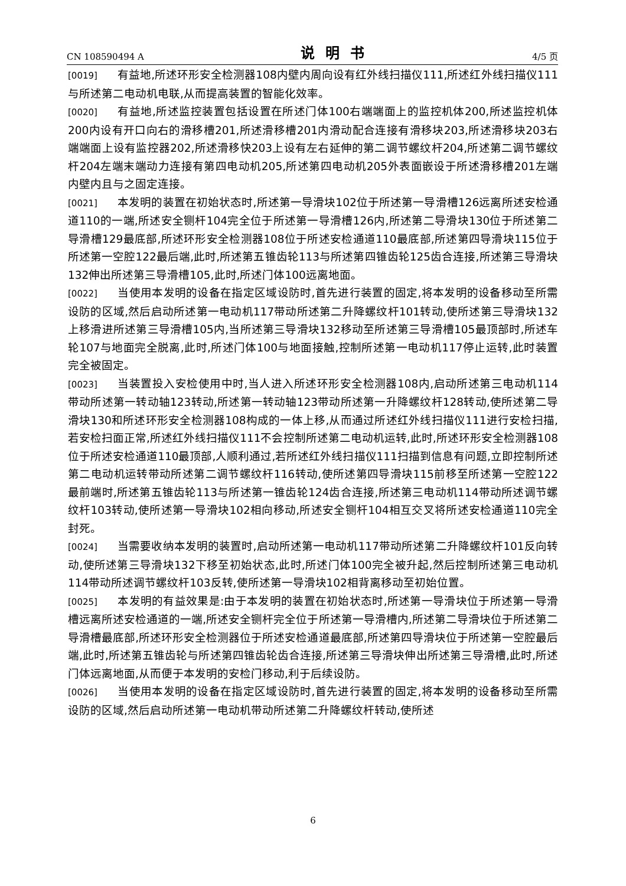CN 108590494 A 说明书 4/5 页
[0019] 有益地,所述环形安全检测器108内壁内周向设有红外线扫描仪111,所述红外线扫描仪111与所述第二电动机电联,从而提高装置的智能化效率。
[0020] 有益地,所述监控装置包括设置在所述门体100右端端面上的监控机体200,所述监控机体200内设有开口向右的滑移槽201,所述滑移槽201内滑动配合连接有滑移块203,所述滑移块203右端端面上设有监控器202,所述滑移快203上设有左右延伸的第二调节螺纹杆204,所述第二调节螺纹杆204左端末端动力连接有第四电动机205,所述第四电动机205外表面嵌设于所述滑移槽201左端内壁内且与之固定连接。
[0021] 本发明的装置在初始状态时,所述第一导滑块102位于所述第一导滑槽126远离所述安检通道110的一端,所述安全铡杆104完全位于所述第一导滑槽126内,所述第二导滑块130位于所述第二导滑槽129最底部,所述环形安全检测器108位于所述安检通道110最底部,所述第四导滑块115位于所述第一空腔122最后端,此时,所述第五锥齿轮113与所述第四锥齿轮125齿合连接,所述第三导滑块132伸出所述第三导滑槽105,此时,所述门体100远离地面。
[0022] 当使用本发明的设备在指定区域设防时,首先进行装置的固定,将本发明的设备移动至所需设防的区域,然后启动所述第一电动机117带动所述第二升降螺纹杆101转动,使所述第三导滑块132上移滑进所述第三导滑槽105内,当所述第三导滑块132移动至所述第三导滑槽105最顶部时,所述车轮107与地面完全脱离,此时,所述门体100与地面接触,控制所述第一电动机117停止运转,此时装置完全被固定。
[0023] 当装置投入安检使用中时,当人进入所述环形安全检测器108内,启动所述第三电动机114带动所述第一转动轴123转动,所述第一转动轴123带动所述第一升降螺纹杆128转动,使所述第二导滑块130和所述环形安全检测器108构成的一体上移,从而通过所述红外线扫描仪111进行安检扫描,若安检扫面正常,所述红外线扫描仪111不会控制所述第二电动机运转,此时,所述环形安全检测器108位于所述安检通道110最顶部,人顺利通过,若所述红外线扫描仪111扫描到信息有问题,立即控制所述第二电动机运转带动所述第二调节螺纹杆116转动,使所述第四导滑块115前移至所述第一空腔122最前端时,所述第五锥齿轮113与所述第一锥齿轮124齿合连接,所述第三电动机114带动所述调节螺纹杆103转动,使所述第一导滑块102相向移动,所述安全铡杆104相互交叉将所述安检通道110完全封死。
[0024] 当需要收纳本发明的装置时,启动所述第一电动机117带动所述第二升降螺纹杆101反向转动,使所述第三导滑块132下移至初始状态,此时,所述门体100完全被升起,然后控制所述第三电动机114带动所述调节螺纹杆103反转,使所述第一导滑块102相背离移动至初始位置。
[0025] 本发明的有益效果是:由于本发明的装置在初始状态时,所述第一导滑块位于所述第一导滑槽远离所述安检通道的一端,所述安全铡杆完全位于所述第一导滑槽内,所述第二导滑块位于所述第二导滑槽最底部,所述环形安全检测器位于所述安检通道最底部,所述第四导滑块位于所述第一空腔最后端,此时,所述第五锥齿轮与所述第四锥齿轮齿合连接,所述第三导滑块伸出所述第三导滑槽,此时,所述门体远离地面,从而便于本发明的安检门移动,利于后续设防。
[0026] 当使用本发明的设备在指定区域设防时,首先进行装置的固定,将本发明的设备移动至所需设防的区域,然后启动所述第一电动机带动所述第二升降螺纹杆转动,使所述
6